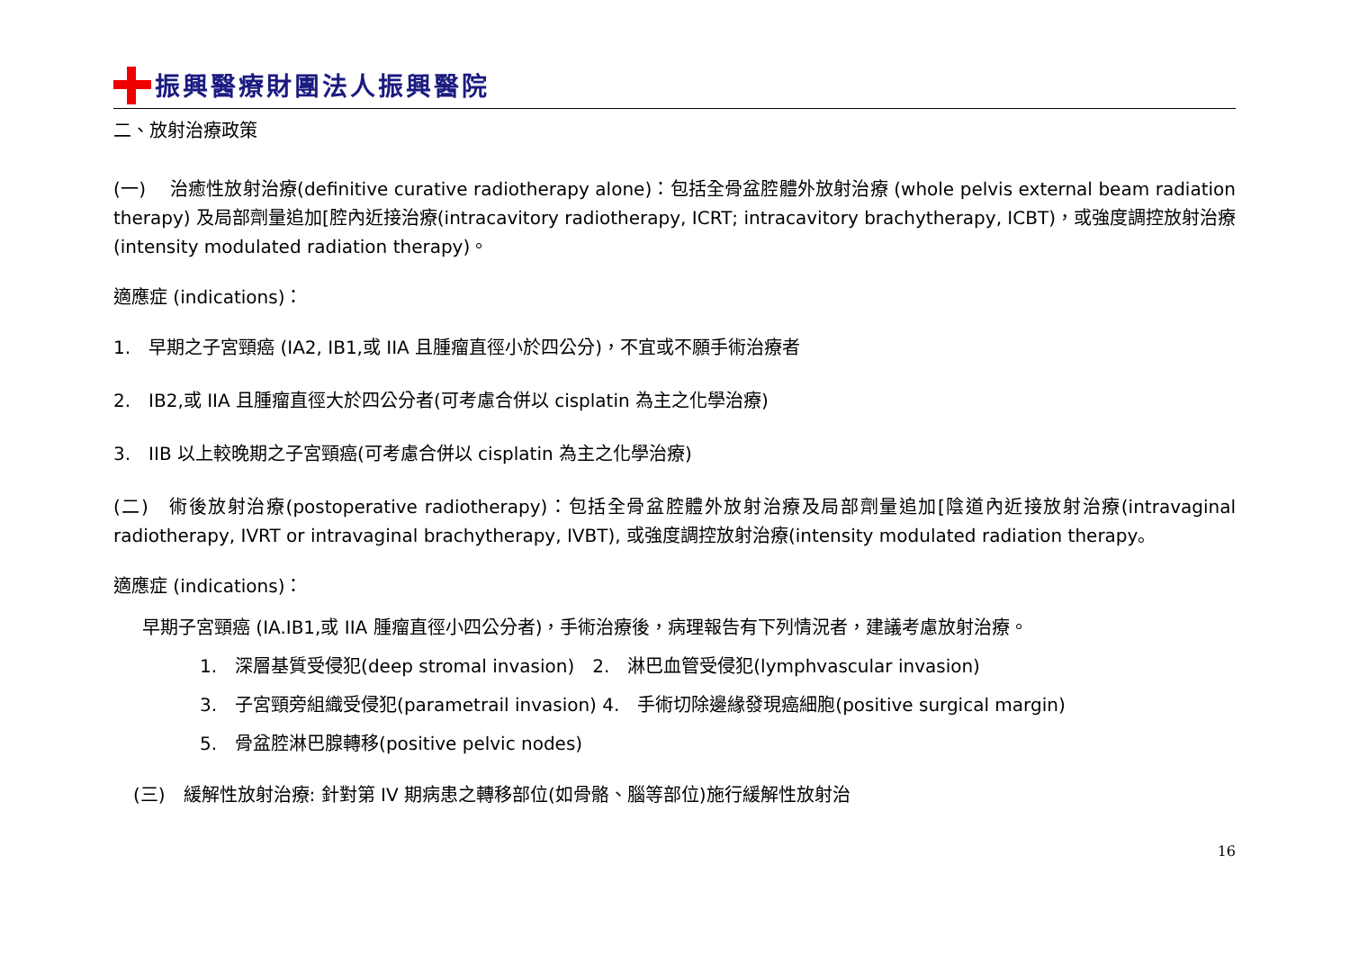振興醫療財團法人振興醫院
二、放射治療政策
(一)　 治癒性放射治療(definitive curative radiotherapy alone)：包括全骨盆腔體外放射治療 (whole pelvis external beam radiation therapy) 及局部劑量追加[腔內近接治療(intracavitory radiotherapy, ICRT; intracavitory brachytherapy, ICBT)，或強度調控放射治療(intensity modulated radiation therapy)。
適應症 (indications)：
1.　早期之子宮頸癌 (IA2, IB1,或 IIA 且腫瘤直徑小於四公分)，不宜或不願手術治療者
2.　IB2,或 IIA 且腫瘤直徑大於四公分者(可考慮合併以 cisplatin 為主之化學治療)
3.　IIB 以上較晚期之子宮頸癌(可考慮合併以 cisplatin 為主之化學治療)
(二)　術後放射治療(postoperative radiotherapy)：包括全骨盆腔體外放射治療及局部劑量追加[陰道內近接放射治療(intravaginal radiotherapy, IVRT or intravaginal brachytherapy, IVBT), 或強度調控放射治療(intensity modulated radiation therapy。
適應症 (indications)：
早期子宮頸癌 (IA.IB1,或 IIA 腫瘤直徑小四公分者)，手術治療後，病理報告有下列情況者，建議考慮放射治療。
1.　深層基質受侵犯(deep stromal invasion)　2.　淋巴血管受侵犯(lymphvascular invasion)
3.　子宮頸旁組織受侵犯(parametrail invasion) 4.　手術切除邊緣發現癌細胞(positive surgical margin)
5.　骨盆腔淋巴腺轉移(positive pelvic nodes)
(三)　緩解性放射治療: 針對第 IV 期病患之轉移部位(如骨骼、腦等部位)施行緩解性放射治
16